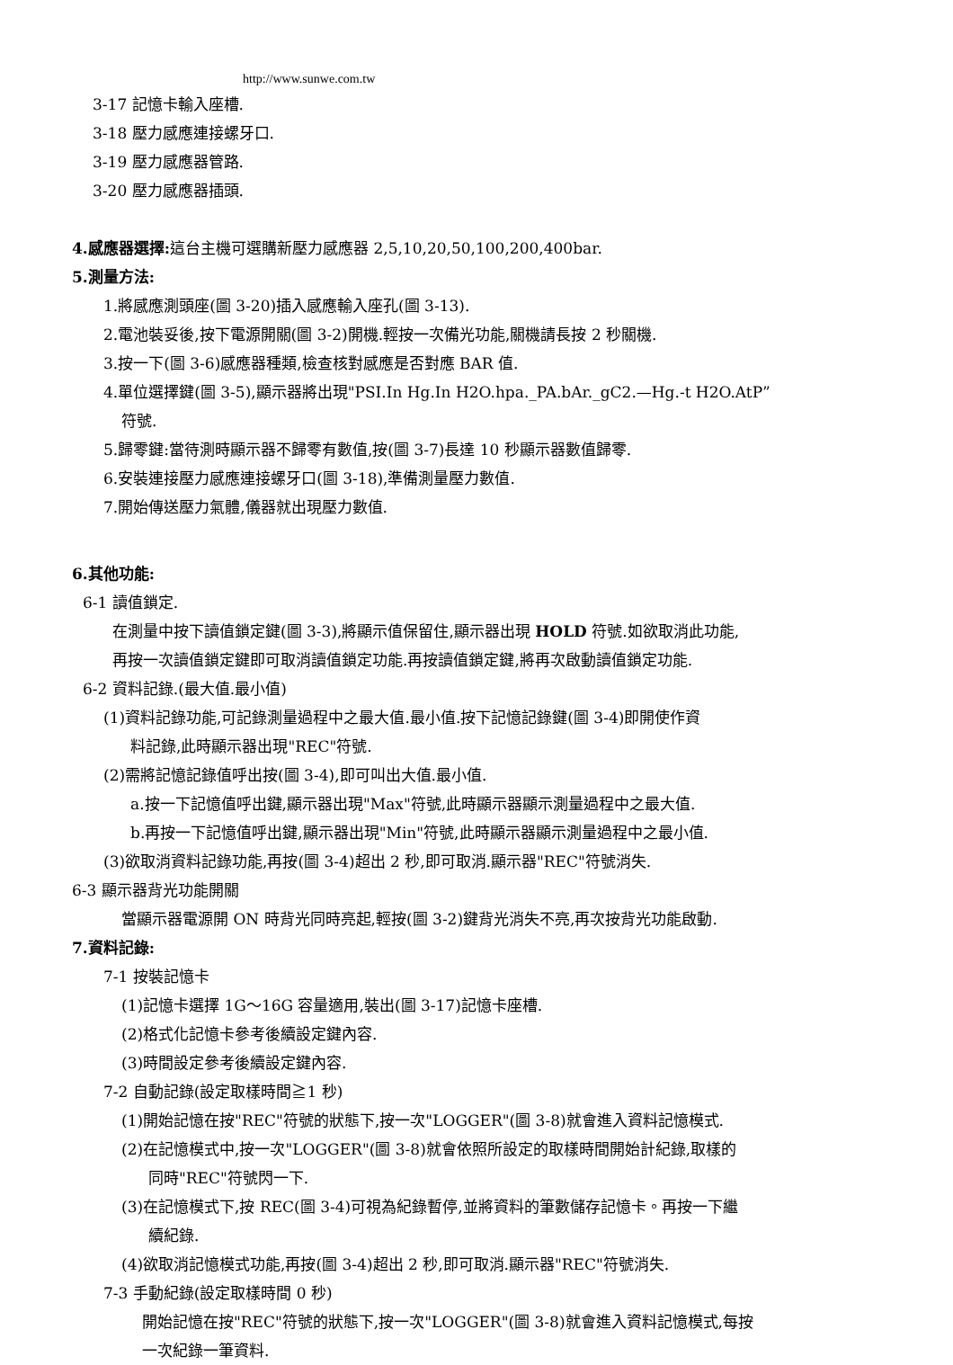http://www.sunwe.com.tw
3-17 記憶卡輸入座槽.
3-18 壓力感應連接螺牙口.
3-19 壓力感應器管路.
3-20 壓力感應器插頭.
4.感應器選擇: 這台主機可選購新壓力感應器 2,5,10,20,50,100,200,400bar.
5.測量方法:
1.將感應測頭座(圖 3-20)插入感應輸入座孔(圖 3-13).
2.電池裝妥後,按下電源開關(圖 3-2)開機.輕按一次備光功能,關機請長按 2 秒關機.
3.按一下(圖 3-6)感應器種類,檢查核對感應是否對應 BAR 值.
4.單位選擇鍵(圖 3-5),顯示器將出現"PSI.In Hg.In H2O.hpa._PA.bAr._gC2.—Hg.-t H2O.AtP”
符號.
5.歸零鍵:當待測時顯示器不歸零有數值,按(圖 3-7)長達 10 秒顯示器數值歸零.
6.安裝連接壓力感應連接螺牙口(圖 3-18),準備測量壓力數值.
7.開始傳送壓力氣體,儀器就出現壓力數值.
6.其他功能:
6-1 讀值鎖定.
在測量中按下讀值鎖定鍵(圖 3-3),將顯示值保留住,顯示器出現 HOLD 符號.如欲取消此功能,
再按一次讀值鎖定鍵即可取消讀值鎖定功能.再按讀值鎖定鍵,將再次啟動讀值鎖定功能.
6-2 資料記錄.(最大值.最小值)
(1)資料記錄功能,可記錄測量過程中之最大值.最小值.按下記憶記錄鍵(圖 3-4)即開使作資
料記錄,此時顯示器出現"REC"符號.
(2)需將記憶記錄值呼出按(圖 3-4),即可叫出大值.最小值.
a.按一下記憶值呼出鍵,顯示器出現"Max"符號,此時顯示器顯示測量過程中之最大值.
b.再按一下記憶值呼出鍵,顯示器出現"Min"符號,此時顯示器顯示測量過程中之最小值.
(3)欲取消資料記錄功能,再按(圖 3-4)超出 2 秒,即可取消.顯示器"REC"符號消失.
6-3 顯示器背光功能開關
當顯示器電源開 ON 時背光同時亮起,輕按(圖 3-2)鍵背光消失不亮,再次按背光功能啟動.
7.資料記錄:
7-1 按裝記憶卡
(1)記憶卡選擇 1G～16G 容量適用,裝出(圖 3-17)記憶卡座槽.
(2)格式化記憶卡參考後續設定鍵內容.
(3)時間設定參考後續設定鍵內容.
7-2 自動記錄(設定取樣時間≧1 秒)
(1)開始記憶在按"REC"符號的狀態下,按一次"LOGGER"(圖 3-8)就會進入資料記憶模式.
(2)在記憶模式中,按一次"LOGGER"(圖 3-8)就會依照所設定的取樣時間開始計紀錄,取樣的
同時"REC"符號閃一下.
(3)在記憶模式下,按 REC(圖 3-4)可視為紀錄暫停,並將資料的筆數儲存記憶卡。再按一下繼
續紀錄.
(4)欲取消記憶模式功能,再按(圖 3-4)超出 2 秒,即可取消.顯示器"REC"符號消失.
7-3 手動紀錄(設定取樣時間 0 秒)
開始記憶在按"REC"符號的狀態下,按一次"LOGGER"(圖 3-8)就會進入資料記憶模式,每按
一次紀錄一筆資料.